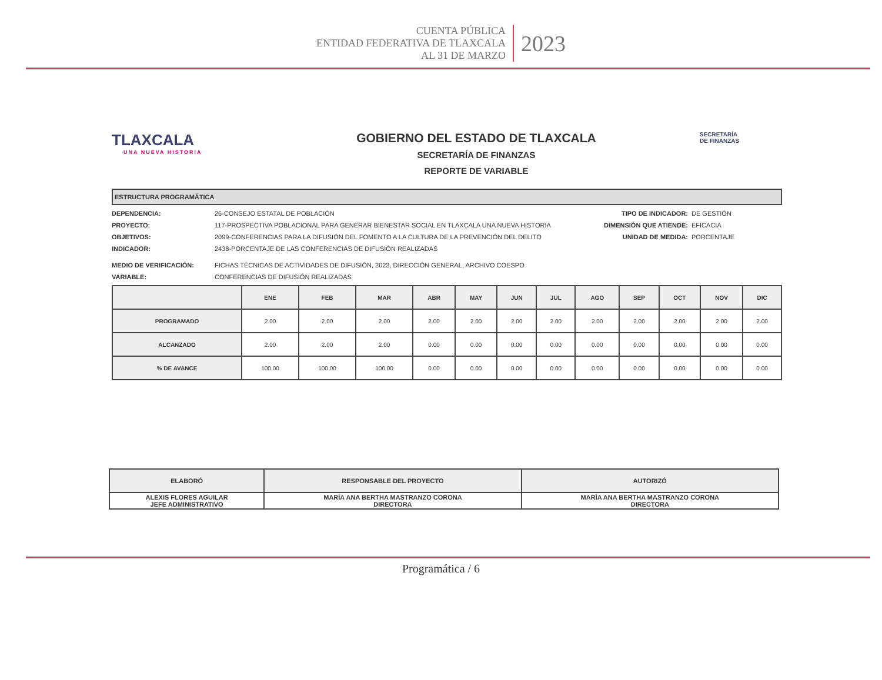CUENTA PÚBLICA
ENTIDAD FEDERATIVA DE TLAXCALA
AL 31 DE MARZO
2023
TLAXCALA
UNA NUEVA HISTORIA
GOBIERNO DEL ESTADO DE TLAXCALA
SECRETARÍA DE FINANZAS
REPORTE DE VARIABLE
SECRETARÍA
DE FINANZAS
ESTRUCTURA PROGRAMÁTICA
DEPENDENCIA: 26-CONSEJO ESTATAL DE POBLACIÓN
PROYECTO: 117-PROSPECTIVA POBLACIONAL PARA GENERAR BIENESTAR SOCIAL EN TLAXCALA UNA NUEVA HISTORIA
OBJETIVOS: 2099-CONFERENCIAS PARA LA DIFUSIÓN DEL FOMENTO A LA CULTURA DE LA PREVENCIÓN DEL DELITO
INDICADOR: 2438-PORCENTAJE DE LAS CONFERENCIAS DE DIFUSIÓN REALIZADAS
TIPO DE INDICADOR: DE GESTIÓN
DIMENSIÓN QUE ATIENDE: EFICACIA
UNIDAD DE MEDIDA: PORCENTAJE
MEDIO DE VERIFICACIÓN: FICHAS TÉCNICAS DE ACTIVIDADES DE DIFUSIÓN, 2023, DIRECCIÓN GENERAL, ARCHIVO COESPO
VARIABLE: CONFERENCIAS DE DIFUSIÓN REALIZADAS
| | ENE | FEB | MAR | ABR | MAY | JUN | JUL | AGO | SEP | OCT | NOV | DIC |
| --- | --- | --- | --- | --- | --- | --- | --- | --- | --- | --- | --- | --- |
| PROGRAMADO | 2.00 | 2.00 | 2.00 | 2.00 | 2.00 | 2.00 | 2.00 | 2.00 | 2.00 | 2.00 | 2.00 | 2.00 |
| ALCANZADO | 2.00 | 2.00 | 2.00 | 0.00 | 0.00 | 0.00 | 0.00 | 0.00 | 0.00 | 0.00 | 0.00 | 0.00 |
| % DE AVANCE | 100.00 | 100.00 | 100.00 | 0.00 | 0.00 | 0.00 | 0.00 | 0.00 | 0.00 | 0.00 | 0.00 | 0.00 |
| ELABORÓ | RESPONSABLE DEL PROYECTO | AUTORIZÓ |
| --- | --- | --- |
| ALEXIS FLORES AGUILAR JEFE ADMINISTRATIVO | MARÍA ANA BERTHA MASTRANZO CORONA DIRECTORA | MARÍA ANA BERTHA MASTRANZO CORONA DIRECTORA |
Programática / 6